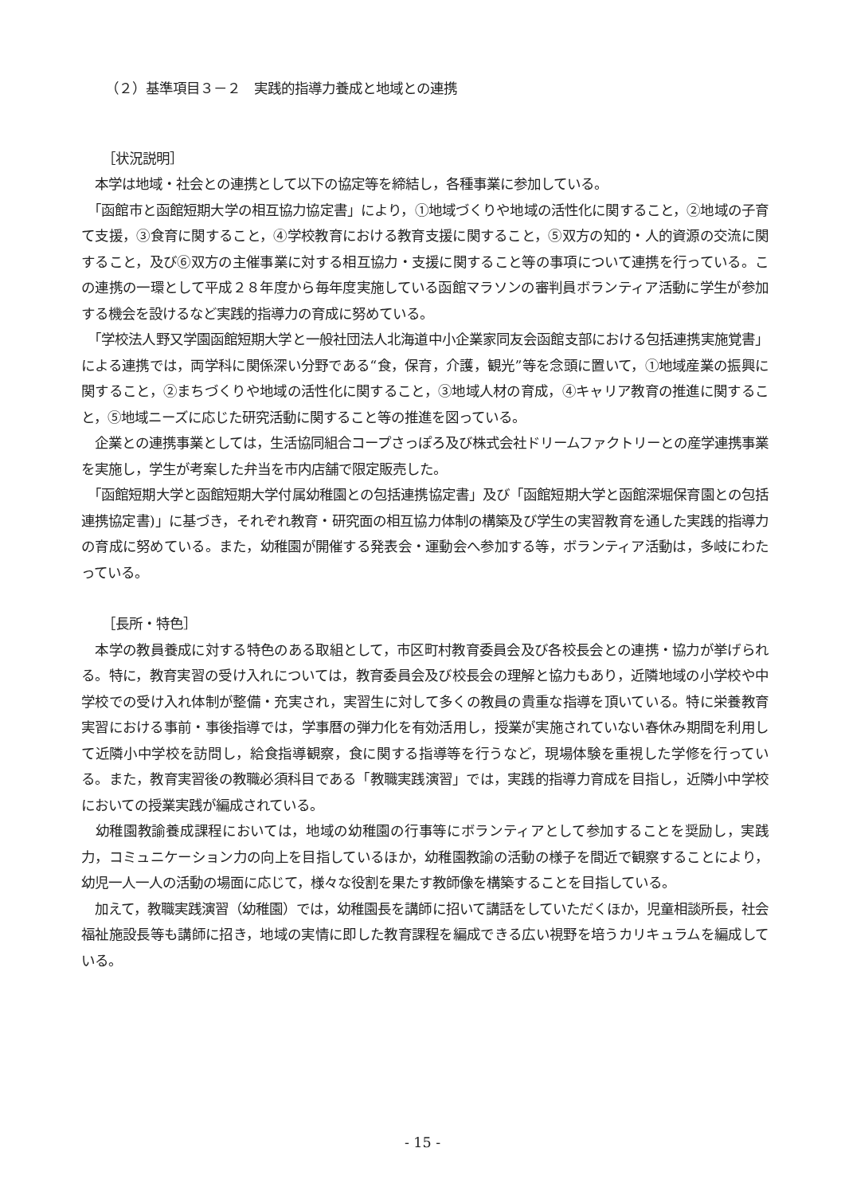（２）基準項目３－２　実践的指導力養成と地域との連携
［状況説明］
　本学は地域・社会との連携として以下の協定等を締結し，各種事業に参加している。
　「函館市と函館短期大学の相互協力協定書」により，①地域づくりや地域の活性化に関すること，②地域の子育て支援，③食育に関すること，④学校教育における教育支援に関すること，⑤双方の知的・人的資源の交流に関すること，及び⑥双方の主催事業に対する相互協力・支援に関すること等の事項について連携を行っている。この連携の一環として平成２８年度から毎年度実施している函館マラソンの審判員ボランティア活動に学生が参加する機会を設けるなど実践的指導力の育成に努めている。
　「学校法人野又学園函館短期大学と一般社団法人北海道中小企業家同友会函館支部における包括連携実施覚書」による連携では，両学科に関係深い分野である“食，保育，介護，観光”等を念頭に置いて，①地域産業の振興に関すること，②まちづくりや地域の活性化に関すること，③地域人材の育成，④キャリア教育の推進に関すること，⑤地域ニーズに応じた研究活動に関すること等の推進を図っている。
　企業との連携事業としては，生活協同組合コープさっぽろ及び株式会社ドリームファクトリーとの産学連携事業を実施し，学生が考案した弁当を市内店舗で限定販売した。
　「函館短期大学と函館短期大学付属幼稚園との包括連携協定書」及び「函館短期大学と函館深堀保育園との包括連携協定書)」に基づき，それぞれ教育・研究面の相互協力体制の構築及び学生の実習教育を通した実践的指導力の育成に努めている。また，幼稚園が開催する発表会・運動会へ参加する等，ボランティア活動は，多岐にわたっている。
［長所・特色］
　本学の教員養成に対する特色のある取組として，市区町村教育委員会及び各校長会との連携・協力が挙げられる。特に，教育実習の受け入れについては，教育委員会及び校長会の理解と協力もあり，近隣地域の小学校や中学校での受け入れ体制が整備・充実され，実習生に対して多くの教員の貴重な指導を頂いている。特に栄養教育実習における事前・事後指導では，学事暦の弾力化を有効活用し，授業が実施されていない春休み期間を利用して近隣小中学校を訪問し，給食指導観察，食に関する指導等を行うなど，現場体験を重視した学修を行っている。また，教育実習後の教職必須科目である「教職実践演習」では，実践的指導力育成を目指し，近隣小中学校においての授業実践が編成されている。
　幼稚園教諭養成課程においては，地域の幼稚園の行事等にボランティアとして参加することを奨励し，実践力，コミュニケーション力の向上を目指しているほか，幼稚園教諭の活動の様子を間近で観察することにより，幼児一人一人の活動の場面に応じて，様々な役割を果たす教師像を構築することを目指している。
　加えて，教職実践演習（幼稚園）では，幼稚園長を講師に招いて講話をしていただくほか，児童相談所長，社会福祉施設長等も講師に招き，地域の実情に即した教育課程を編成できる広い視野を培うカリキュラムを編成している。
- 15 -